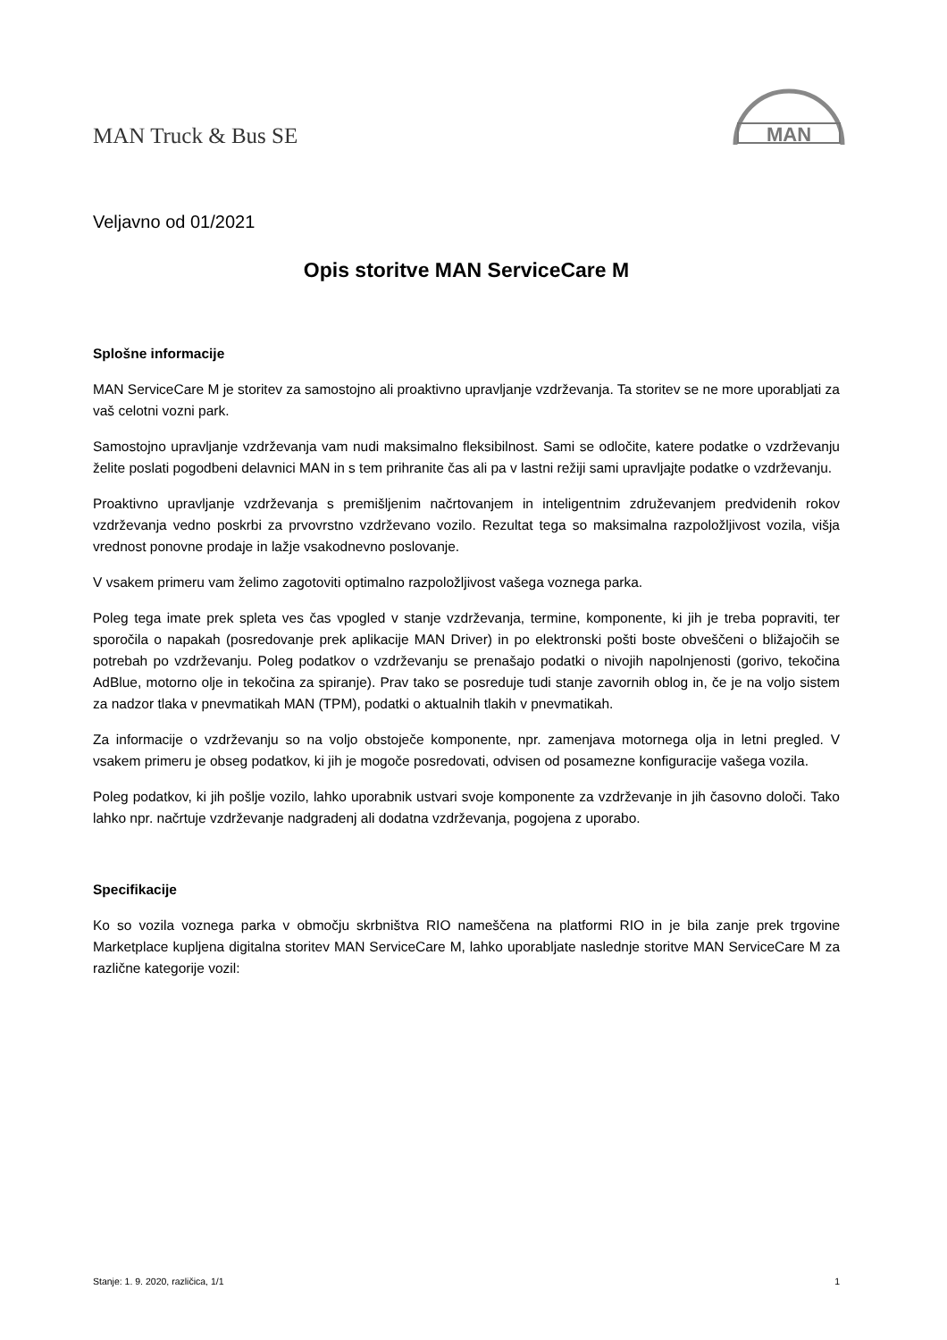MAN Truck & Bus SE
MAN
Veljavno od 01/2021
Opis storitve MAN ServiceCare M
Splošne informacije
MAN ServiceCare M je storitev za samostojno ali proaktivno upravljanje vzdrževanja. Ta storitev se ne more uporabljati za vaš celotni vozni park.
Samostojno upravljanje vzdrževanja vam nudi maksimalno fleksibilnost. Sami se odločite, katere podatke o vzdrževanju želite poslati pogodbeni delavnici MAN in s tem prihranite čas ali pa v lastni režiji sami upravljajte podatke o vzdrževanju.
Proaktivno upravljanje vzdrževanja s premišljenim načrtovanjem in inteligentnim združevanjem predvidenih rokov vzdrževanja vedno poskrbi za prvovrstno vzdrževano vozilo. Rezultat tega so maksimalna razpoložljivost vozila, višja vrednost ponovne prodaje in lažje vsakodnevno poslovanje.
V vsakem primeru vam želimo zagotoviti optimalno razpoložljivost vašega voznega parka.
Poleg tega imate prek spleta ves čas vpogled v stanje vzdrževanja, termine, komponente, ki jih je treba popraviti, ter sporočila o napakah (posredovanje prek aplikacije MAN Driver) in po elektronski pošti boste obveščeni o bližajočih se potrebah po vzdrževanju. Poleg podatkov o vzdrževanju se prenašajo podatki o nivojih napolnjenosti (gorivo, tekočina AdBlue, motorno olje in tekočina za spiranje). Prav tako se posreduje tudi stanje zavornih oblog in, če je na voljo sistem za nadzor tlaka v pnevmatikah MAN (TPM), podatki o aktualnih tlakih v pnevmatikah.
Za informacije o vzdrževanju so na voljo obstoječe komponente, npr. zamenjava motornega olja in letni pregled. V vsakem primeru je obseg podatkov, ki jih je mogoče posredovati, odvisen od posamezne konfiguracije vašega vozila.
Poleg podatkov, ki jih pošlje vozilo, lahko uporabnik ustvari svoje komponente za vzdrževanje in jih časovno določi. Tako lahko npr. načrtuje vzdrževanje nadgradenj ali dodatna vzdrževanja, pogojena z uporabo.
Specifikacije
Ko so vozila voznega parka v območju skrbništva RIO nameščena na platformi RIO in je bila zanje prek trgovine Marketplace kupljena digitalna storitev MAN ServiceCare M, lahko uporabljate naslednje storitve MAN ServiceCare M za različne kategorije vozil:
Stanje: 1. 9. 2020, različica, 1/1 1